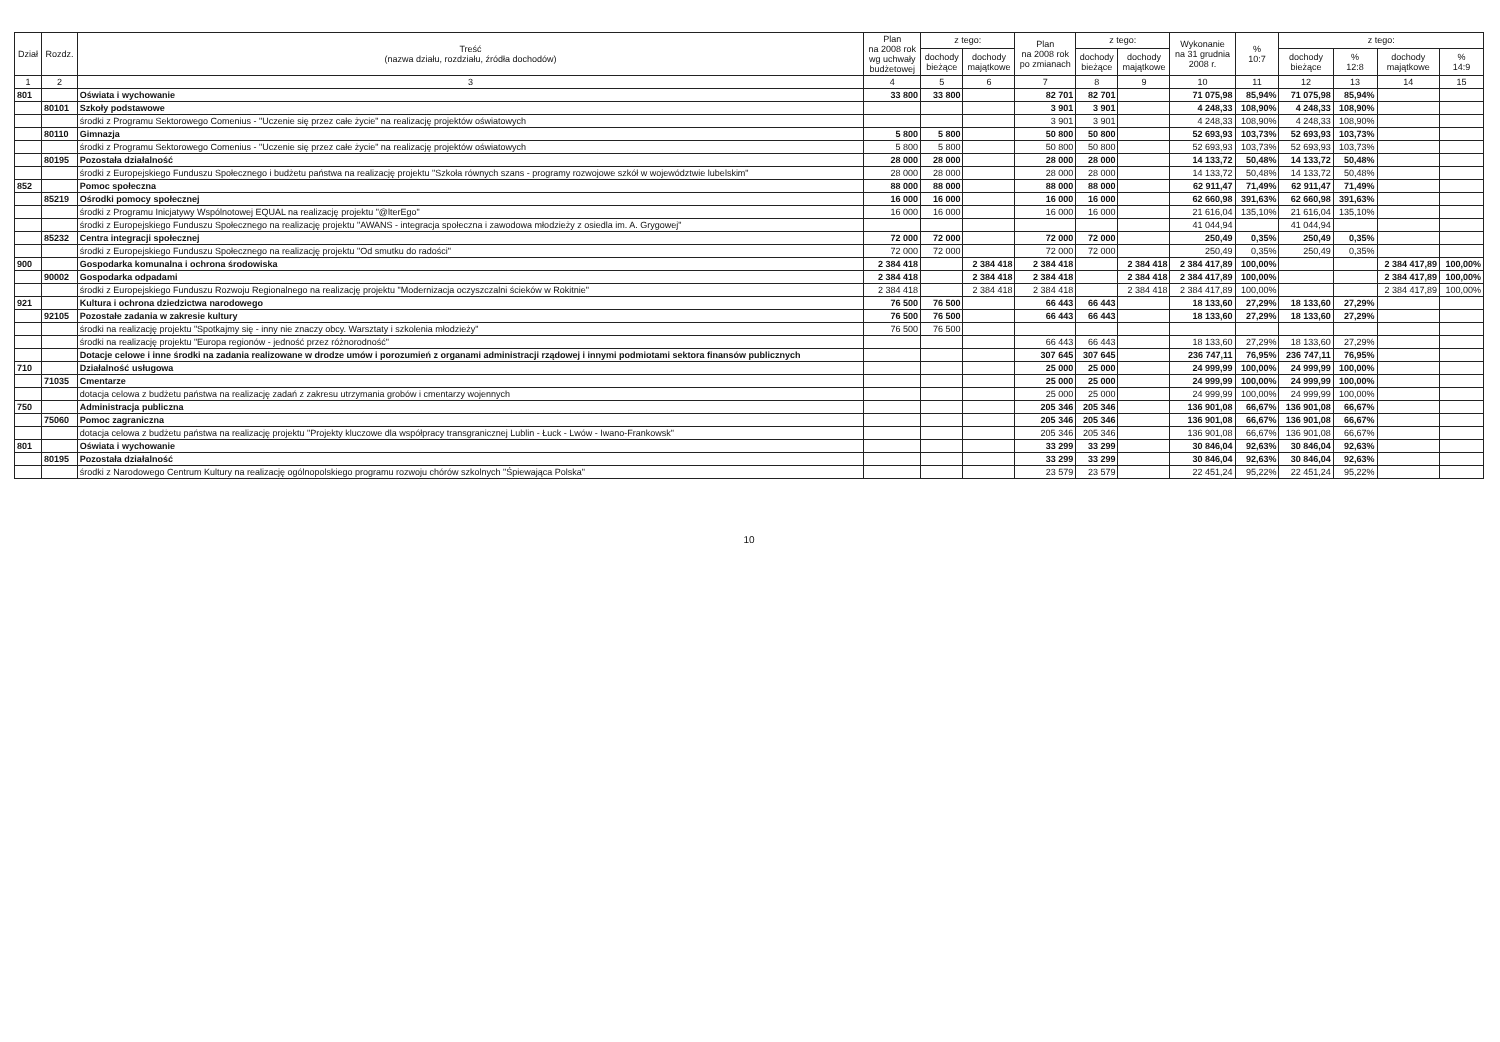| Dział | Rozdz. | Treść (nazwa działu, rozdziału, źródła dochodów) | Plan na 2008 rok wg uchwały budżetowej | z tego: | | Plan na 2008 rok po zmianach | z tego: | | Wykonanie na 31 grudnia 2008 r. | % 10:7 | z tego: | | | |
| --- | --- | --- | --- | --- | --- | --- | --- | --- | --- | --- | --- | --- | --- | --- |
| | | | | dochody bieżące | dochody majątkowe | | dochody bieżące | dochody majątkowe | | | dochody bieżące | % 12:8 | dochody majątkowe | % 14:9 |
| 1 | 2 | 3 | 4 | 5 | 6 | 7 | 8 | 9 | 10 | 11 | 12 | 13 | 14 | 15 |
| 801 | | Oświata i wychowanie | 33 800 | 33 800 | | 82 701 | 82 701 | | 71 075,98 | 85,94% | 71 075,98 | 85,94% | | |
| | 80101 | Szkoły podstawowe | | | | 3 901 | 3 901 | | 4 248,33 | 108,90% | 4 248,33 | 108,90% | | |
| | | środki z Programu Sektorowego Comenius - "Uczenie się przez całe życie" na realizację projektów oświatowych | | | | 3 901 | 3 901 | | 4 248,33 | 108,90% | 4 248,33 | 108,90% | | |
| | 80110 | Gimnazja | 5 800 | 5 800 | | 50 800 | 50 800 | | 52 693,93 | 103,73% | 52 693,93 | 103,73% | | |
| | | środki z Programu Sektorowego Comenius - "Uczenie się przez całe życie" na realizację projektów oświatowych | 5 800 | 5 800 | | 50 800 | 50 800 | | 52 693,93 | 103,73% | 52 693,93 | 103,73% | | |
| | 80195 | Pozostała działalność | 28 000 | 28 000 | | 28 000 | 28 000 | | 14 133,72 | 50,48% | 14 133,72 | 50,48% | | |
| | | środki z Europejskiego Funduszu Społecznego i budżetu państwa na realizację projektu "Szkoła równych szans - programy rozwojowe szkół w województwie lubelskim" | 28 000 | 28 000 | | 28 000 | 28 000 | | 14 133,72 | 50,48% | 14 133,72 | 50,48% | | |
| 852 | | Pomoc społeczna | 88 000 | 88 000 | | 88 000 | 88 000 | | 62 911,47 | 71,49% | 62 911,47 | 71,49% | | |
| | 85219 | Ośrodki pomocy społecznej | 16 000 | 16 000 | | 16 000 | 16 000 | | 62 660,98 | 391,63% | 62 660,98 | 391,63% | | |
| | | środki z Programu Inicjatywy Wspólnotowej EQUAL na realizację projektu "@lterEgo" | 16 000 | 16 000 | | 16 000 | 16 000 | | 21 616,04 | 135,10% | 21 616,04 | 135,10% | | |
| | | środki z Europejskiego Funduszu Społecznego na realizację projektu "AWANS - integracja społeczna i zawodowa młodzieży z osiedla im. A. Grygowej" | | | | | | | 41 044,94 | | 41 044,94 | | | |
| | 85232 | Centra integracji społecznej | 72 000 | 72 000 | | 72 000 | 72 000 | | 250,49 | 0,35% | 250,49 | 0,35% | | |
| | | środki z Europejskiego Funduszu Społecznego na realizację projektu "Od smutku do radości" | 72 000 | 72 000 | | 72 000 | 72 000 | | 250,49 | 0,35% | 250,49 | 0,35% | | |
| 900 | | Gospodarka komunalna i ochrona środowiska | 2 384 418 | | 2 384 418 | 2 384 418 | | 2 384 418 | 2 384 417,89 | 100,00% | | | 2 384 417,89 | 100,00% |
| | 90002 | Gospodarka odpadami | 2 384 418 | | 2 384 418 | 2 384 418 | | 2 384 418 | 2 384 417,89 | 100,00% | | | 2 384 417,89 | 100,00% |
| | | środki z Europejskiego Funduszu Rozwoju Regionalnego na realizację projektu "Modernizacja oczyszczalni ścieków w Rokitnie" | 2 384 418 | | 2 384 418 | 2 384 418 | | 2 384 418 | 2 384 417,89 | 100,00% | | | 2 384 417,89 | 100,00% |
| 921 | | Kultura i ochrona dziedzictwa narodowego | 76 500 | 76 500 | | 66 443 | 66 443 | | 18 133,60 | 27,29% | 18 133,60 | 27,29% | | |
| | 92105 | Pozostałe zadania w zakresie kultury | 76 500 | 76 500 | | 66 443 | 66 443 | | 18 133,60 | 27,29% | 18 133,60 | 27,29% | | |
| | | środki na realizację projektu "Spotkajmy się - inny nie znaczy obcy. Warsztaty i szkolenia młodzieży" | 76 500 | 76 500 | | | | | | | | | | |
| | | środki na realizację projektu "Europa regionów - jedność przez różnorodność" | | | | 66 443 | 66 443 | | 18 133,60 | 27,29% | 18 133,60 | 27,29% | | |
| | | Dotacje celowe i inne środki na zadania realizowane w drodze umów i porozumień z organami administracji rządowej i innymi podmiotami sektora finansów publicznych | | | | 307 645 | 307 645 | | 236 747,11 | 76,95% | 236 747,11 | 76,95% | | |
| 710 | | Działalność usługowa | | | | 25 000 | 25 000 | | 24 999,99 | 100,00% | 24 999,99 | 100,00% | | |
| | 71035 | Cmentarze | | | | 25 000 | 25 000 | | 24 999,99 | 100,00% | 24 999,99 | 100,00% | | |
| | | dotacja celowa z budżetu państwa na realizację zadań z zakresu utrzymania grobów i cmentarzy wojennych | | | | 25 000 | 25 000 | | 24 999,99 | 100,00% | 24 999,99 | 100,00% | | |
| 750 | | Administracja publiczna | | | | 205 346 | 205 346 | | 136 901,08 | 66,67% | 136 901,08 | 66,67% | | |
| | 75060 | Pomoc zagraniczna | | | | 205 346 | 205 346 | | 136 901,08 | 66,67% | 136 901,08 | 66,67% | | |
| | | dotacja celowa z budżetu państwa na realizację projektu "Projekty kluczowe dla współpracy transgranicznej Lublin - Łuck - Lwów - Iwano-Frankowsk" | | | | 205 346 | 205 346 | | 136 901,08 | 66,67% | 136 901,08 | 66,67% | | |
| 801 | | Oświata i wychowanie | | | | 33 299 | 33 299 | | 30 846,04 | 92,63% | 30 846,04 | 92,63% | | |
| | 80195 | Pozostała działalność | | | | 33 299 | 33 299 | | 30 846,04 | 92,63% | 30 846,04 | 92,63% | | |
| | | środki z Narodowego Centrum Kultury na realizację ogólnopolskiego programu rozwoju chórów szkolnych "Śpiewająca Polska" | | | | 23 579 | 23 579 | | 22 451,24 | 95,22% | 22 451,24 | 95,22% | | |
10